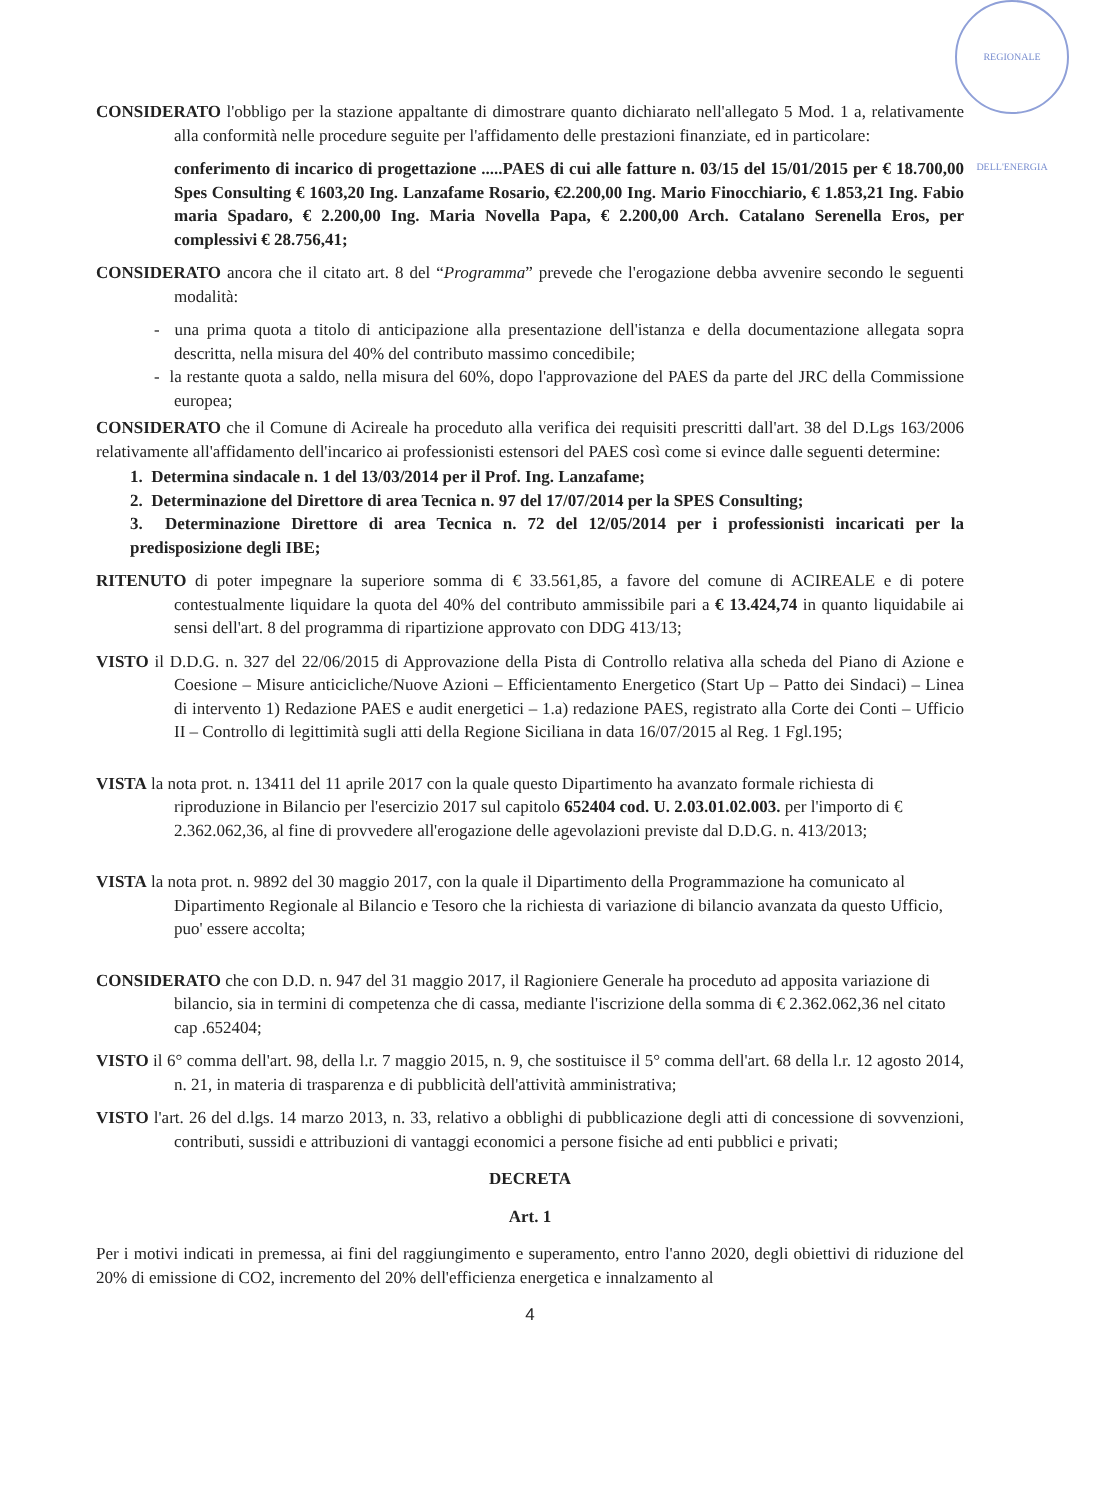REGIONALE DELL'ENERGIA
CONSIDERATO l'obbligo per la stazione appaltante di dimostrare quanto dichiarato nell'allegato 5 Mod. 1 a, relativamente alla conformità nelle procedure seguite per l'affidamento delle prestazioni finanziate, ed in particolare:
conferimento di incarico di progettazione .....PAES di cui alle fatture n. 03/15 del 15/01/2015 per € 18.700,00 Spes Consulting € 1603,20 Ing. Lanzafame Rosario, €2.200,00 Ing. Mario Finocchiario, € 1.853,21 Ing. Fabio maria Spadaro, € 2.200,00 Ing. Maria Novella Papa, € 2.200,00 Arch. Catalano Serenella Eros, per complessivi € 28.756,41;
CONSIDERATO ancora che il citato art. 8 del “Programma” prevede che l'erogazione debba avvenire secondo le seguenti modalità:
- una prima quota a titolo di anticipazione alla presentazione dell'istanza e della documentazione allegata sopra descritta, nella misura del 40% del contributo massimo concedibile;
- la restante quota a saldo, nella misura del 60%, dopo l'approvazione del PAES da parte del JRC della Commissione europea;
CONSIDERATO che il Comune di Acireale ha proceduto alla verifica dei requisiti prescritti dall'art. 38 del D.Lgs 163/2006 relativamente all'affidamento dell'incarico ai professionisti estensori del PAES così come si evince dalle seguenti determine:
1. Determina sindacale n. 1 del 13/03/2014 per il Prof. Ing. Lanzafame;
2. Determinazione del Direttore di area Tecnica n. 97 del 17/07/2014 per la SPES Consulting;
3. Determinazione Direttore di area Tecnica n. 72 del 12/05/2014 per i professionisti incaricati per la predisposizione degli IBE;
RITENUTO di poter impegnare la superiore somma di € 33.561,85, a favore del comune di ACIREALE e di potere contestualmente liquidare la quota del 40% del contributo ammissibile pari a € 13.424,74 in quanto liquidabile ai sensi dell'art. 8 del programma di ripartizione approvato con DDG 413/13;
VISTO il D.D.G. n. 327 del 22/06/2015 di Approvazione della Pista di Controllo relativa alla scheda del Piano di Azione e Coesione – Misure anticicliche/Nuove Azioni – Efficientamento Energetico (Start Up – Patto dei Sindaci) – Linea di intervento 1) Redazione PAES e audit energetici – 1.a) redazione PAES, registrato alla Corte dei Conti – Ufficio II – Controllo di legittimità sugli atti della Regione Siciliana in data 16/07/2015 al Reg. 1 Fgl.195;
VISTA la nota prot. n. 13411 del 11 aprile 2017 con la quale questo Dipartimento ha avanzato formale richiesta di riproduzione in Bilancio per l'esercizio 2017 sul capitolo 652404 cod. U. 2.03.01.02.003. per l'importo di € 2.362.062,36, al fine di provvedere all'erogazione delle agevolazioni previste dal D.D.G. n. 413/2013;
VISTA la nota prot. n. 9892 del 30 maggio 2017, con la quale il Dipartimento della Programmazione ha comunicato al Dipartimento Regionale al Bilancio e Tesoro che la richiesta di variazione di bilancio avanzata da questo Ufficio, puo' essere accolta;
CONSIDERATO che con D.D. n. 947 del 31 maggio 2017, il Ragioniere Generale ha proceduto ad apposita variazione di bilancio, sia in termini di competenza che di cassa, mediante l'iscrizione della somma di € 2.362.062,36 nel citato cap .652404;
VISTO il 6° comma dell'art. 98, della l.r. 7 maggio 2015, n. 9, che sostituisce il 5° comma dell'art. 68 della l.r. 12 agosto 2014, n. 21, in materia di trasparenza e di pubblicità dell'attività amministrativa;
VISTO l'art. 26 del d.lgs. 14 marzo 2013, n. 33, relativo a obblighi di pubblicazione degli atti di concessione di sovvenzioni, contributi, sussidi e attribuzioni di vantaggi economici a persone fisiche ad enti pubblici e privati;
DECRETA
Art. 1
Per i motivi indicati in premessa, ai fini del raggiungimento e superamento, entro l'anno 2020, degli obiettivi di riduzione del 20% di emissione di CO2, incremento del 20% dell'efficienza energetica e innalzamento al
4